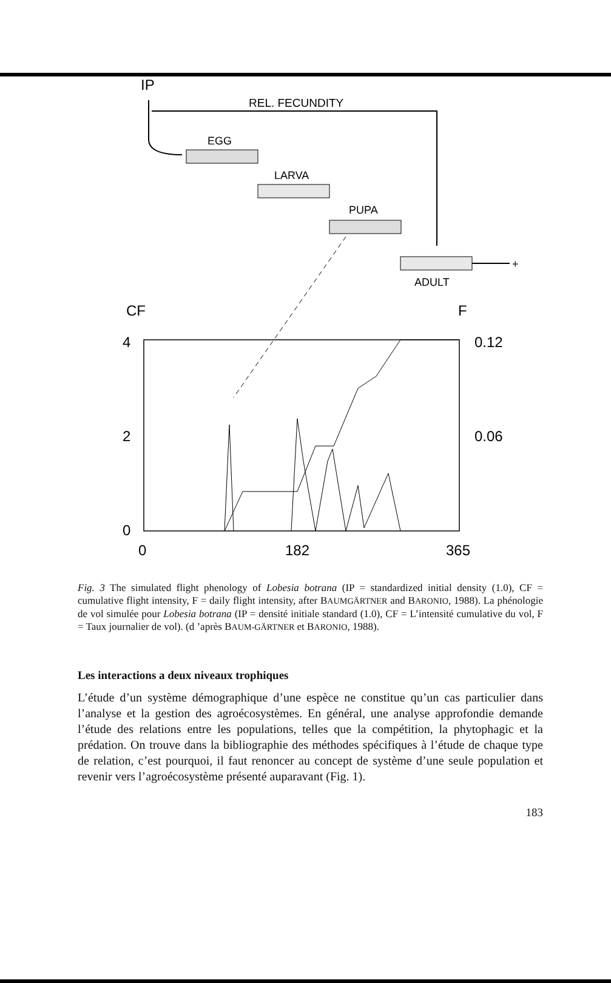IP
REL. FECUNDITY
EGG
LARVA
PUPA
+
ADULT
CF
F
4
0.12
2
0.06
0
0
182
365
Fig. 3 The simulated flight phenology of Lobesia botrana (IP = standardized initial density (1.0), CF = cumulative flight intensity, F = daily flight intensity, after BAUMGÄRTNER and BARONIO, 1988). La phénologie de vol simulée pour Lobesia botrana (IP = densité initiale standard (1.0), CF = L’intensité cumulative du vol, F = Taux journalier de vol). (d ’après BAUM-GÄRTNER et BARONIO, 1988).
Les interactions a deux niveaux trophiques
L’étude d’un système démographique d’une espèce ne constitue qu’un cas particulier dans l’analyse et la gestion des agroécosystèmes. En général, une analyse approfondie demande l’étude des relations entre les populations, telles que la compétition, la phytophagic et la prédation. On trouve dans la bibliographie des méthodes spécifiques à l’étude de chaque type de relation, c’est pourquoi, il faut renoncer au concept de système d’une seule population et revenir vers l’agroécosystème présenté auparavant (Fig. 1).
183